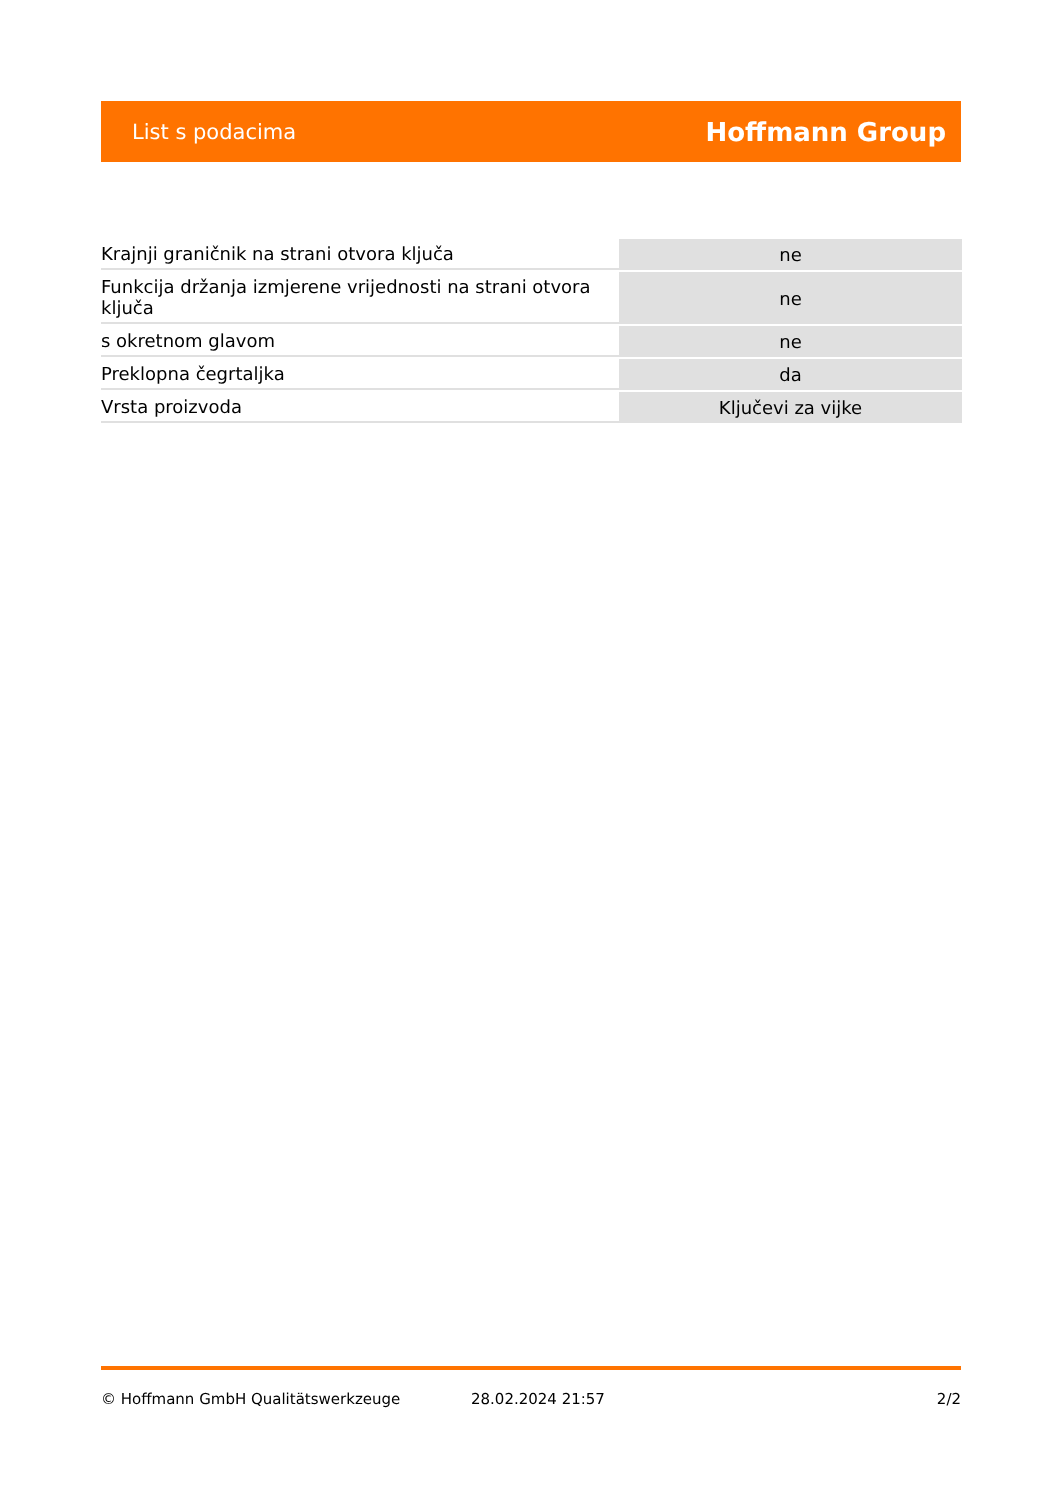List s podacima Hoffmann Group
| Krajnji graničnik na strani otvora ključa | ne |
| Funkcija držanja izmjerene vrijednosti na strani otvora ključa | ne |
| s okretnom glavom | ne |
| Preklopna čegrtaljka | da |
| Vrsta proizvoda | Ključevi za vijke |
© Hoffmann GmbH Qualitätswerkzeuge 28.02.2024 21:57 2/2